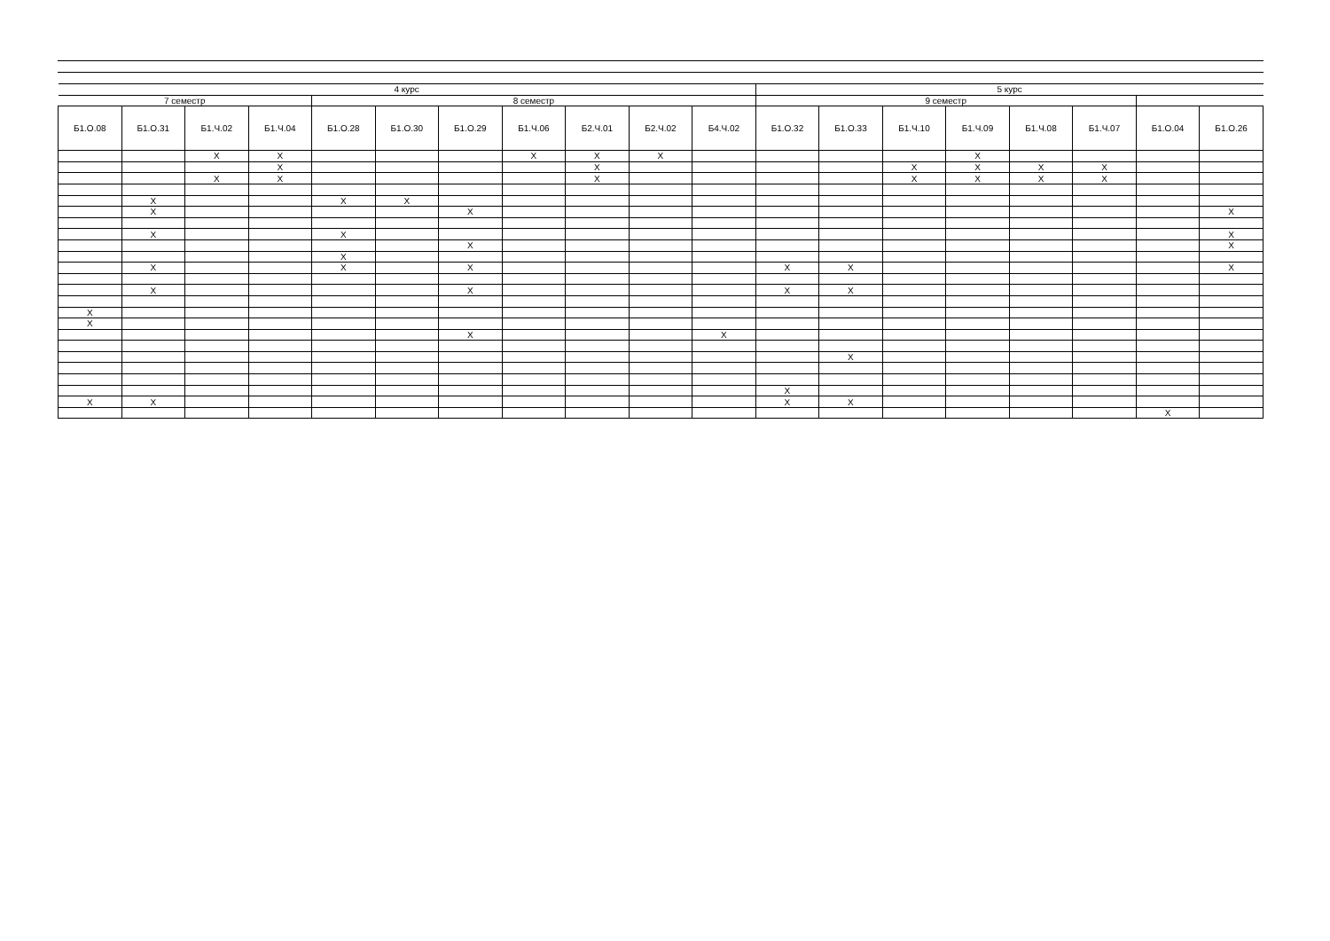| 4 курс | | | | | | | | | | | 5 курс | | | | | | | |
| --- | --- | --- | --- | --- | --- | --- | --- | --- | --- | --- | --- | --- | --- | --- | --- | --- | --- | --- |
| 7 семестр | | | | 8 семестр | | | | | | | 9 семестр | | | | | | | |
| Б1.О.08 | Б1.О.31 | Б1.Ч.02 | Б1.Ч.04 | Б1.О.28 | Б1.О.30 | Б1.О.29 | Б1.Ч.06 | Б2.Ч.01 | Б2.Ч.02 | Б4.Ч.02 | Б1.О.32 | Б1.О.33 | Б1.Ч.10 | Б1.Ч.09 | Б1.Ч.08 | Б1.Ч.07 | Б1.О.04 | Б1.О.26 |
| | | X | X | | | | X | X | X | | | | | X | | | | |
| | | | X | | | | | X | | | | | X | X | X | X | | |
| | | X | X | | | | | X | | | | | X | X | X | X | | |
| | X | | | X | X | | | | | | | | | | | | | |
| | X | | | | | X | | | | | | | | | | | | X |
| | X | | | X | | | | | | | | | | | | | | X |
| | | | | | | X | | | | | | | | | | | | X |
| | | | | X | | | | | | | | | | | | | | |
| | X | | | X | | X | | | | | X | X | | | | | | X |
| | X | | | | | X | | | | | X | X | | | | | | |
| X | | | | | | | | | | | | | | | | | | |
| X | | | | | | | | | | | | | | | | | | |
| | | | | | | X | | | | X | | | | | | | | |
| | | | | | | | | | | | | X | | | | | | |
| | | | | | | | | | | | X | | | | | | | |
| X | X | | | | | | | | | | X | X | | | | | | |
| | | | | | | | | | | | | | | | | | X | |